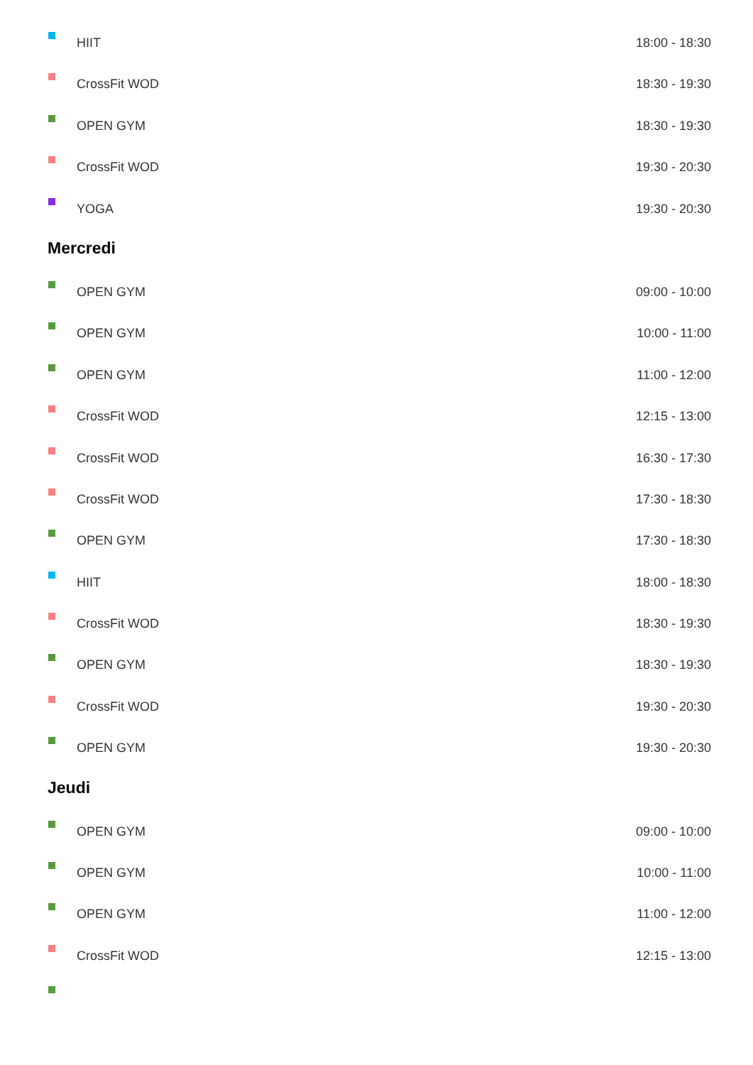HIIT 18:00 - 18:30
CrossFit WOD 18:30 - 19:30
OPEN GYM 18:30 - 19:30
CrossFit WOD 19:30 - 20:30
YOGA 19:30 - 20:30
Mercredi
OPEN GYM 09:00 - 10:00
OPEN GYM 10:00 - 11:00
OPEN GYM 11:00 - 12:00
CrossFit WOD 12:15 - 13:00
CrossFit WOD 16:30 - 17:30
CrossFit WOD 17:30 - 18:30
OPEN GYM 17:30 - 18:30
HIIT 18:00 - 18:30
CrossFit WOD 18:30 - 19:30
OPEN GYM 18:30 - 19:30
CrossFit WOD 19:30 - 20:30
OPEN GYM 19:30 - 20:30
Jeudi
OPEN GYM 09:00 - 10:00
OPEN GYM 10:00 - 11:00
OPEN GYM 11:00 - 12:00
CrossFit WOD 12:15 - 13:00